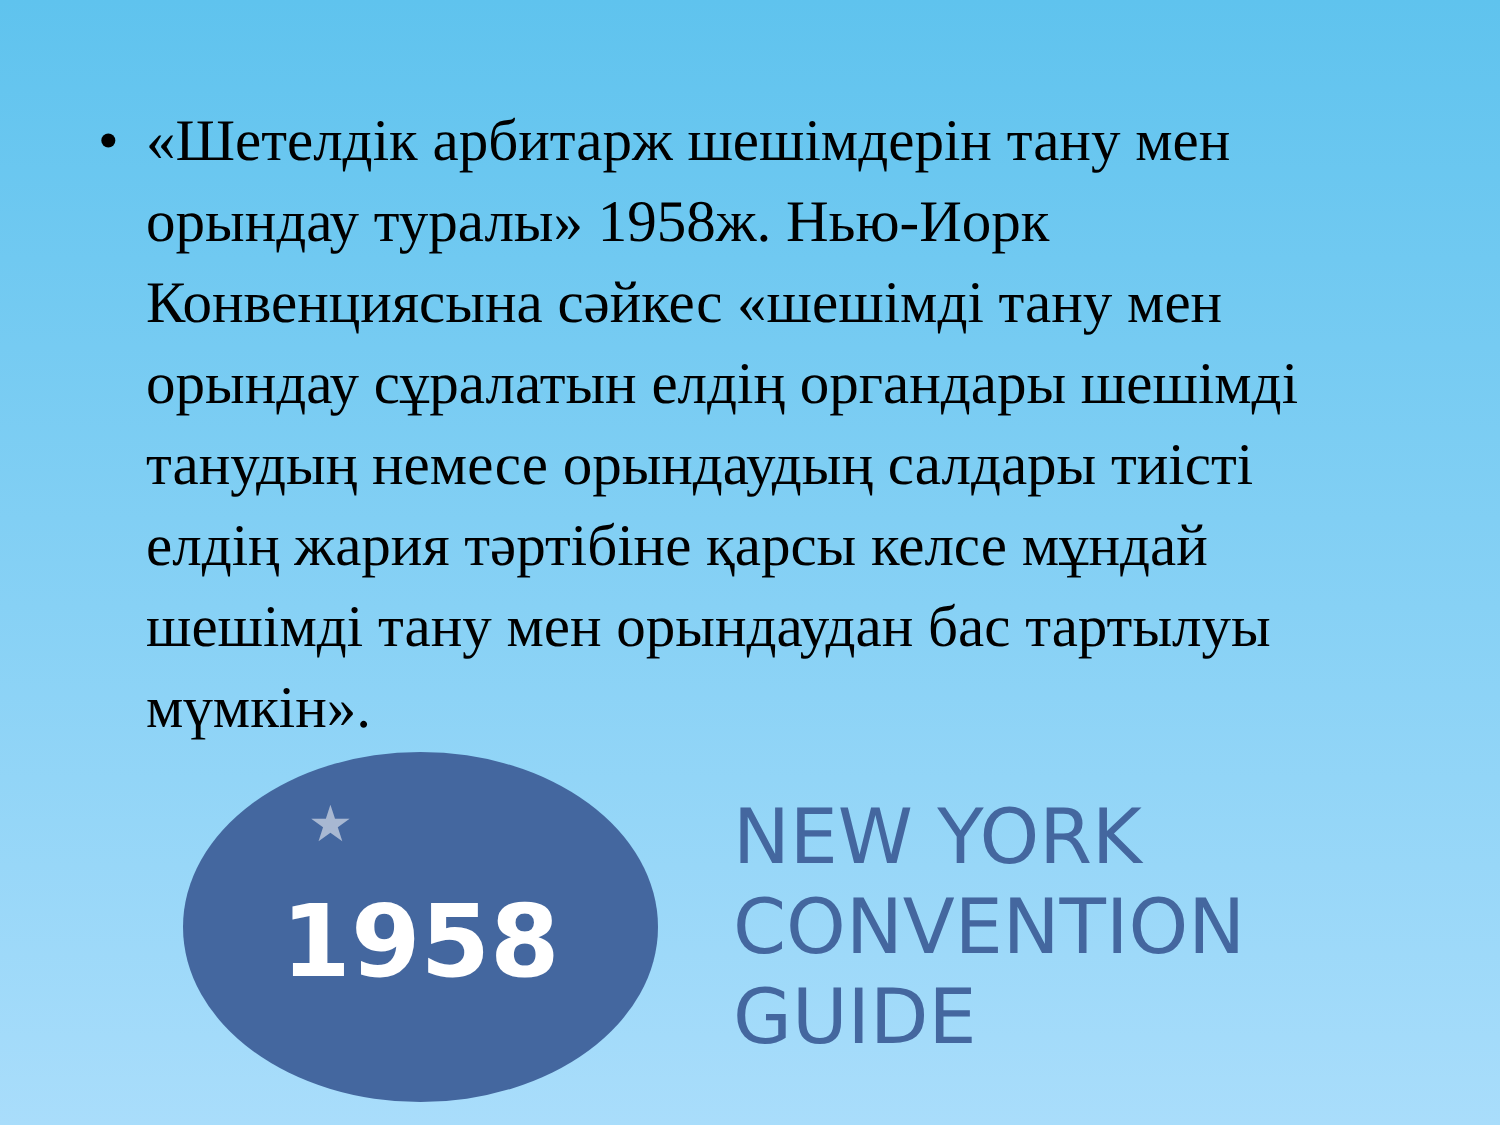• «Шетелдік арбитарж шешімдерін тану мен орындау туралы» 1958ж. Нью-Иорк Конвенциясына сәйкес «шешімді тану мен орындау сұралатын елдің органдары шешімді танудың немесе орындаудың салдары тиісті елдің жария тәртібіне қарсы келсе мұндай шешімді тану мен орындаудан бас тартылуы мүмкін».
★
1958
NEW YORK
CONVENTION
GUIDE